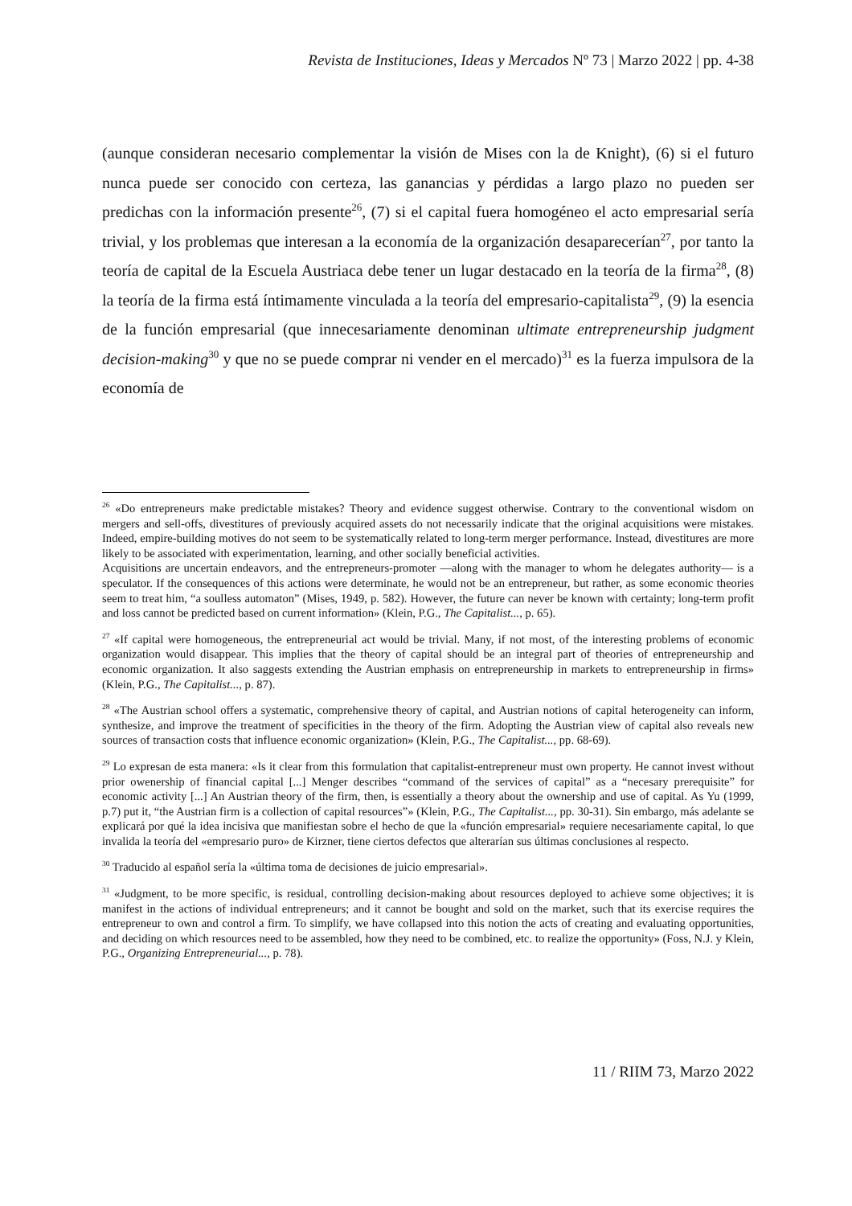Revista de Instituciones, Ideas y Mercados Nº 73 | Marzo 2022 | pp. 4-38
(aunque consideran necesario complementar la visión de Mises con la de Knight), (6) si el futuro nunca puede ser conocido con certeza, las ganancias y pérdidas a largo plazo no pueden ser predichas con la información presente<sup>26</sup>, (7) si el capital fuera homogéneo el acto empresarial sería trivial, y los problemas que interesan a la economía de la organización desaparecerían<sup>27</sup>, por tanto la teoría de capital de la Escuela Austriaca debe tener un lugar destacado en la teoría de la firma<sup>28</sup>, (8) la teoría de la firma está íntimamente vinculada a la teoría del empresario-capitalista<sup>29</sup>, (9) la esencia de la función empresarial (que innecesariamente denominan ultimate entrepreneurship judgment decision-making<sup>30</sup> y que no se puede comprar ni vender en el mercado)<sup>31</sup> es la fuerza impulsora de la economía de
<sup>26</sup> «Do entrepreneurs make predictable mistakes? Theory and evidence suggest otherwise. Contrary to the conventional wisdom on mergers and sell-offs, divestitures of previously acquired assets do not necessarily indicate that the original acquisitions were mistakes. Indeed, empire-building motives do not seem to be systematically related to long-term merger performance. Instead, divestitures are more likely to be associated with experimentation, learning, and other socially beneficial activities.
Acquisitions are uncertain endeavors, and the entrepreneurs-promoter —along with the manager to whom he delegates authority— is a speculator. If the consequences of this actions were determinate, he would not be an entrepreneur, but rather, as some economic theories seem to treat him, “a soulless automaton” (Mises, 1949, p. 582). However, the future can never be known with certainty; long-term profit and loss cannot be predicted based on current information» (Klein, P.G., The Capitalist..., p. 65).
<sup>27</sup> «If capital were homogeneous, the entrepreneurial act would be trivial. Many, if not most, of the interesting problems of economic organization would disappear. This implies that the theory of capital should be an integral part of theories of entrepreneurship and economic organization. It also saggests extending the Austrian emphasis on entrepreneurship in markets to entrepreneurship in firms» (Klein, P.G., The Capitalist..., p. 87).
<sup>28</sup> «The Austrian school offers a systematic, comprehensive theory of capital, and Austrian notions of capital heterogeneity can inform, synthesize, and improve the treatment of specificities in the theory of the firm. Adopting the Austrian view of capital also reveals new sources of transaction costs that influence economic organization» (Klein, P.G., The Capitalist..., pp. 68-69).
<sup>29</sup> Lo expresan de esta manera: «Is it clear from this formulation that capitalist-entrepreneur must own property. He cannot invest without prior owenership of financial capital [...] Menger describes “command of the services of capital” as a “necesary prerequisite” for economic activity [...] An Austrian theory of the firm, then, is essentially a theory about the ownership and use of capital. As Yu (1999, p.7) put it, “the Austrian firm is a collection of capital resources”» (Klein, P.G., The Capitalist..., pp. 30-31). Sin embargo, más adelante se explicará por qué la idea incisiva que manifiestan sobre el hecho de que la «función empresarial» requiere necesariamente capital, lo que invalida la teoría del «empresario puro» de Kirzner, tiene ciertos defectos que alterarían sus últimas conclusiones al respecto.
<sup>30</sup> Traducido al español sería la «última toma de decisiones de juicio empresarial».
<sup>31</sup> «Judgment, to be more specific, is residual, controlling decision-making about resources deployed to achieve some objectives; it is manifest in the actions of individual entrepreneurs; and it cannot be bought and sold on the market, such that its exercise requires the entrepreneur to own and control a firm. To simplify, we have collapsed into this notion the acts of creating and evaluating opportunities, and deciding on which resources need to be assembled, how they need to be combined, etc. to realize the opportunity» (Foss, N.J. y Klein, P.G., Organizing Entrepreneurial..., p. 78).
11 / RIIM 73, Marzo 2022